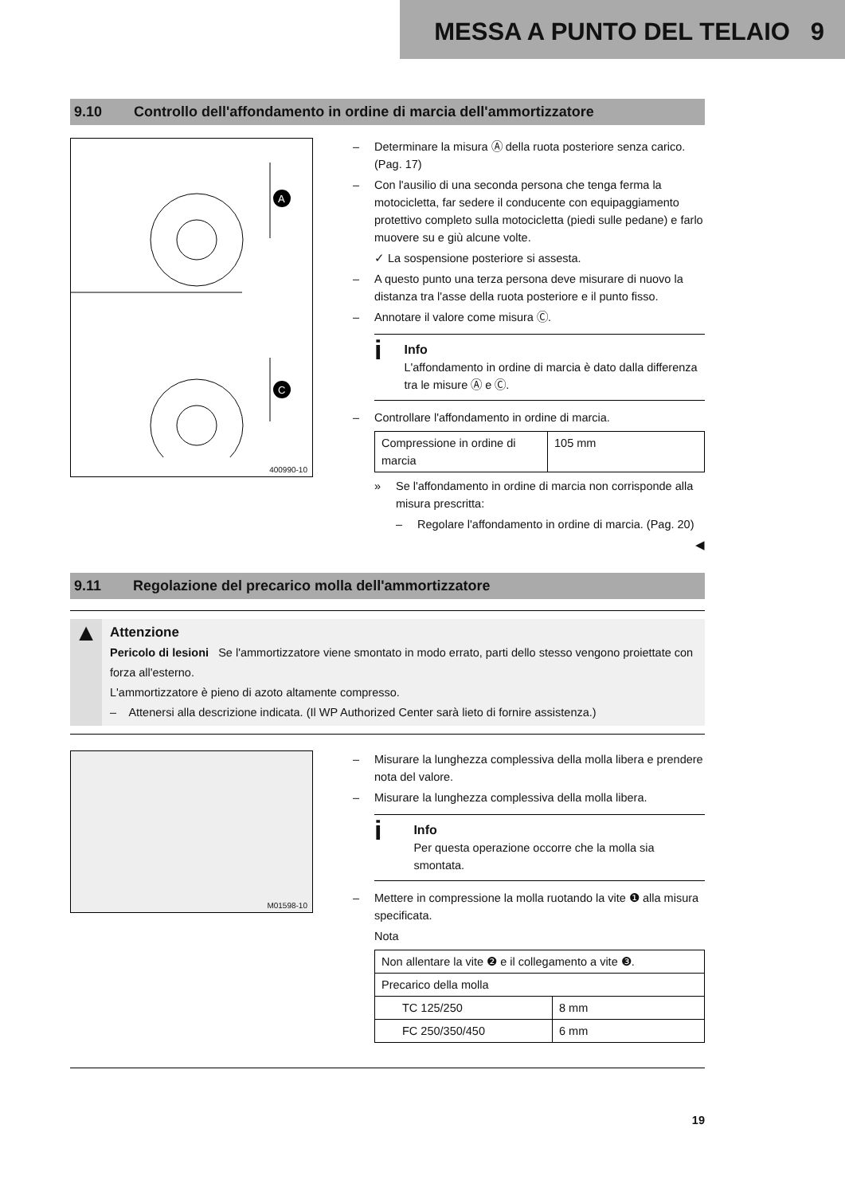MESSA A PUNTO DEL TELAIO 9
9.10 Controllo dell'affondamento in ordine di marcia dell'ammortizzatore
A
C
400990-10
– Determinare la misura Ⓐ della ruota posteriore senza carico. (Pag. 17)
– Con l'ausilio di una seconda persona che tenga ferma la motocicletta, far sedere il conducente con equipaggiamento protettivo completo sulla motocicletta (piedi sulle pedane) e farlo muovere su e giù alcune volte.
✓ La sospensione posteriore si assesta.
– A questo punto una terza persona deve misurare di nuovo la distanza tra l'asse della ruota posteriore e il punto fisso.
– Annotare il valore come misura Ⓒ.
i
Info
L'affondamento in ordine di marcia è dato dalla differenza tra le misure Ⓐ e Ⓒ.
– Controllare l'affondamento in ordine di marcia.
| Compressione in ordine di marcia | 105 mm |
» Se l'affondamento in ordine di marcia non corrisponde alla misura prescritta:
– Regolare l'affondamento in ordine di marcia. (Pag. 20)
◀
9.11 Regolazione del precarico molla dell'ammortizzatore
▲
Attenzione
Pericolo di lesioni Se l'ammortizzatore viene smontato in modo errato, parti dello stesso vengono proiettate con forza all'esterno.
L'ammortizzatore è pieno di azoto altamente compresso.
– Attenersi alla descrizione indicata. (Il WP Authorized Center sarà lieto di fornire assistenza.)
M01598-10
– Misurare la lunghezza complessiva della molla libera e prendere nota del valore.
– Misurare la lunghezza complessiva della molla libera.
i
Info
Per questa operazione occorre che la molla sia smontata.
– Mettere in compressione la molla ruotando la vite ❶ alla misura specificata.
Nota
| Non allentare la vite ❷ e il collegamento a vite ❸. | |
| Precarico della molla | |
| TC 125/250 | 8 mm |
| FC 250/350/450 | 6 mm |
19